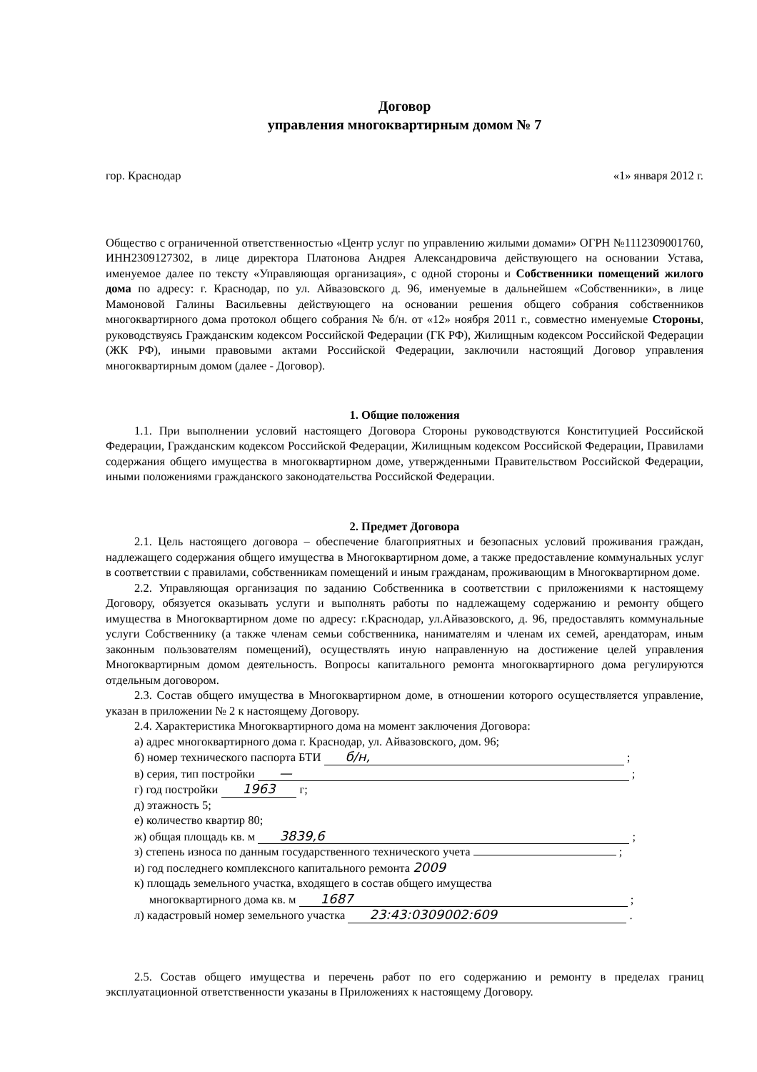Договор
управления многоквартирным домом № 7
гор. Краснодар «1» января 2012 г.
Общество с ограниченной ответственностью «Центр услуг по управлению жилыми домами» ОГРН №1112309001760, ИНН2309127302, в лице директора Платонова Андрея Александровича действующего на основании Устава, именуемое далее по тексту «Управляющая организация», с одной стороны и Собственники помещений жилого дома по адресу: г. Краснодар, по ул. Айвазовского д. 96, именуемые в дальнейшем «Собственники», в лице Мамоновой Галины Васильевны действующего на основании решения общего собрания собственников многоквартирного дома протокол общего собрания № б/н. от «12» ноября 2011 г., совместно именуемые Стороны, руководствуясь Гражданским кодексом Российской Федерации (ГК РФ), Жилищным кодексом Российской Федерации (ЖК РФ), иными правовыми актами Российской Федерации, заключили настоящий Договор управления многоквартирным домом (далее - Договор).
1. Общие положения
1.1. При выполнении условий настоящего Договора Стороны руководствуются Конституцией Российской Федерации, Гражданским кодексом Российской Федерации, Жилищным кодексом Российской Федерации, Правилами содержания общего имущества в многоквартирном доме, утвержденными Правительством Российской Федерации, иными положениями гражданского законодательства Российской Федерации.
2. Предмет Договора
2.1. Цель настоящего договора – обеспечение благоприятных и безопасных условий проживания граждан, надлежащего содержания общего имущества в Многоквартирном доме, а также предоставление коммунальных услуг в соответствии с правилами, собственникам помещений и иным гражданам, проживающим в Многоквартирном доме.
2.2. Управляющая организация по заданию Собственника в соответствии с приложениями к настоящему Договору, обязуется оказывать услуги и выполнять работы по надлежащему содержанию и ремонту общего имущества в Многоквартирном доме по адресу: г.Краснодар, ул.Айвазовского, д. 96, предоставлять коммунальные услуги Собственнику (а также членам семьи собственника, нанимателям и членам их семей, арендаторам, иным законным пользователям помещений), осуществлять иную направленную на достижение целей управления Многоквартирным домом деятельность. Вопросы капитального ремонта многоквартирного дома регулируются отдельным договором.
2.3. Состав общего имущества в Многоквартирном доме, в отношении которого осуществляется управление, указан в приложении № 2 к настоящему Договору.
2.4. Характеристика Многоквартирного дома на момент заключения Договора:
а) адрес многоквартирного дома г. Краснодар, ул. Айвазовского, дом. 96;
б) номер технического паспорта БТИ б/н, ;
в) серия, тип постройки — ;
г) год постройки 1963 г;
д) этажность 5;
е) количество квартир 80;
ж) общая площадь кв. м 3839,6 ;
з) степень износа по данным государственного технического учета ;
и) год последнего комплексного капитального ремонта 2009
к) площадь земельного участка, входящего в состав общего имущества
многоквартирного дома кв. м 1687 ;
л) кадастровый номер земельного участка 23:43:0309002:609 .
2.5. Состав общего имущества и перечень работ по его содержанию и ремонту в пределах границ эксплуатационной ответственности указаны в Приложениях к настоящему Договору.